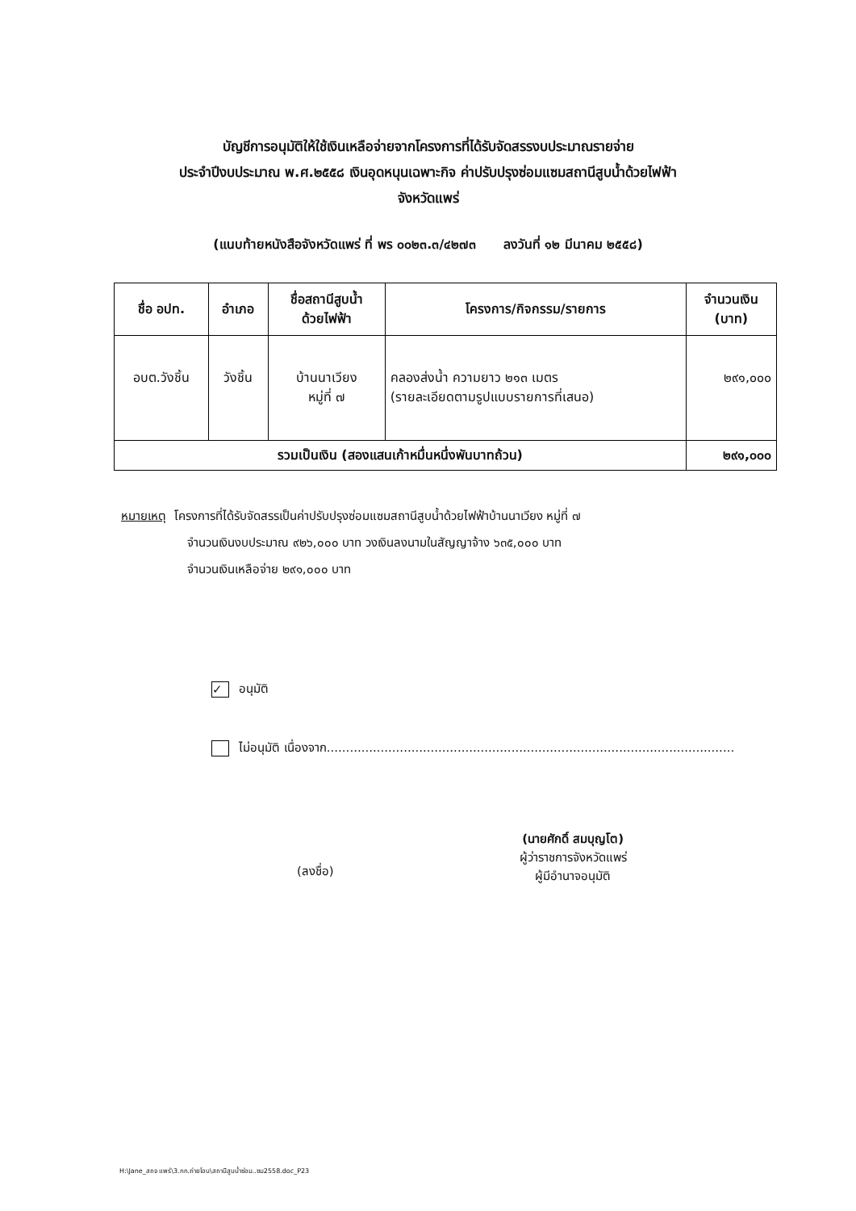บัญชีการอนุมัติให้ใช้เงินเหลือจ่ายจากโครงการที่ได้รับจัดสรรงบประมาณรายจ่าย
ประจำปีงบประมาณ พ.ศ.๒๕๕๘ เงินอุดหนุนเฉพาะกิจ ค่าปรับปรุงซ่อมแซมสถานีสูบน้ำด้วยไฟฟ้า
จังหวัดแพร่
(แนบท้ายหนังสือจังหวัดแพร่ ที่ พร ๐๐๒๓.๓/๔๒๗๓ ลงวันที่ ๑๒ มีนาคม ๒๕๕๘)
| ชื่อ อปท. | อำเภอ | ชื่อสถานีสูบน้ำ ด้วยไฟฟ้า | โครงการ/กิจกรรม/รายการ | จำนวนเงิน (บาท) |
| --- | --- | --- | --- | --- |
| อบต.วังชิ้น | วังชิ้น | บ้านนาเวียง หมู่ที่ ๗ | คลองส่งน้ำ ความยาว ๒๑๓ เมตร (รายละเอียดตามรูปแบบรายการที่เสนอ) | ๒๙๑,๐๐๐ |
| รวมเป็นเงิน (สองแสนเก้าหมื่นหนึ่งพันบาทถ้วน) | | | | ๒๙๑,๐๐๐ |
หมายเหตุ โครงการที่ได้รับจัดสรรเป็นค่าปรับปรุงซ่อมแซมสถานีสูบน้ำด้วยไฟฟ้าบ้านนาเวียง หมู่ที่ ๗
จำนวนเงินงบประมาณ ๙๒๖,๐๐๐ บาท วงเงินลงนามในสัญญาจ้าง ๖๓๕,๐๐๐ บาท
จำนวนเงินเหลือจ่าย ๒๙๑,๐๐๐ บาท
✓ อนุมัติ
ไม่อนุมัติ เนื่องจาก..........................................................................................................
(ลงชื่อ)
(นายศักดิ์ สมบุญโต)
ผู้ว่าราชการจังหวัดแพร่
ผู้มีอำนาจอนุมัติ
H:\Jane_สถจ แพร่\3.กก.ถ่ายโอน\สถานีสูบน้ำซ่อม..ซม2558.doc_P23